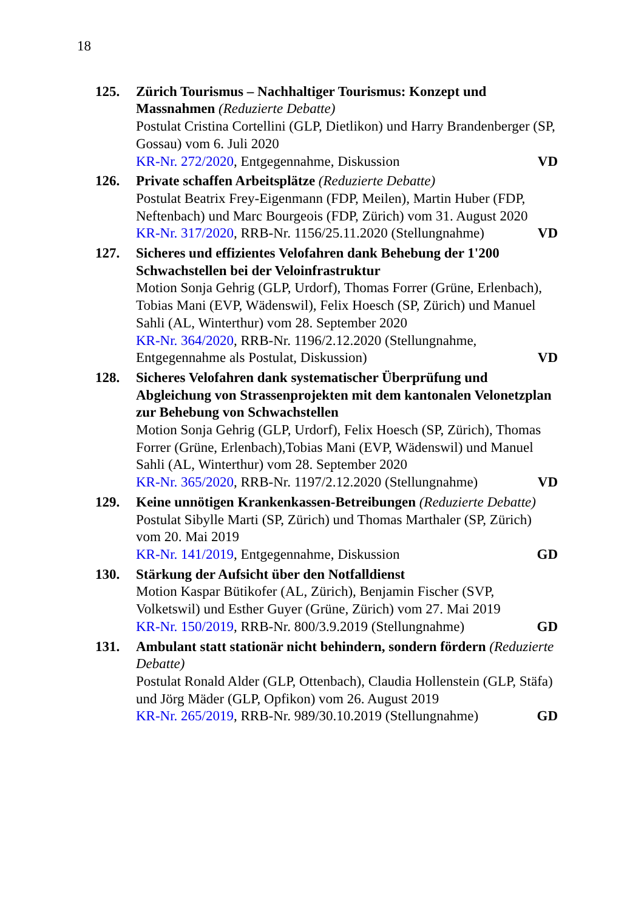18
125. Zürich Tourismus – Nachhaltiger Tourismus: Konzept und Massnahmen (Reduzierte Debatte)
Postulat Cristina Cortellini (GLP, Dietlikon) und Harry Brandenberger (SP, Gossau) vom 6. Juli 2020
KR-Nr. 272/2020, Entgegennahme, Diskussion VD
126. Private schaffen Arbeitsplätze (Reduzierte Debatte)
Postulat Beatrix Frey-Eigenmann (FDP, Meilen), Martin Huber (FDP, Neftenbach) und Marc Bourgeois (FDP, Zürich) vom 31. August 2020
KR-Nr. 317/2020, RRB-Nr. 1156/25.11.2020 (Stellungnahme) VD
127. Sicheres und effizientes Velofahren dank Behebung der 1'200 Schwachstellen bei der Veloinfrastruktur
Motion Sonja Gehrig (GLP, Urdorf), Thomas Forrer (Grüne, Erlenbach), Tobias Mani (EVP, Wädenswil), Felix Hoesch (SP, Zürich) und Manuel Sahli (AL, Winterthur) vom 28. September 2020
KR-Nr. 364/2020, RRB-Nr. 1196/2.12.2020 (Stellungnahme,
Entgegennahme als Postulat, Diskussion) VD
128. Sicheres Velofahren dank systematischer Überprüfung und Abgleichung von Strassenprojekten mit dem kantonalen Velonetzplan zur Behebung von Schwachstellen
Motion Sonja Gehrig (GLP, Urdorf), Felix Hoesch (SP, Zürich), Thomas Forrer (Grüne, Erlenbach),Tobias Mani (EVP, Wädenswil) und Manuel Sahli (AL, Winterthur) vom 28. September 2020
KR-Nr. 365/2020, RRB-Nr. 1197/2.12.2020 (Stellungnahme) VD
129. Keine unnötigen Krankenkassen-Betreibungen (Reduzierte Debatte)
Postulat Sibylle Marti (SP, Zürich) und Thomas Marthaler (SP, Zürich) vom 20. Mai 2019
KR-Nr. 141/2019, Entgegennahme, Diskussion GD
130. Stärkung der Aufsicht über den Notfalldienst
Motion Kaspar Bütikofer (AL, Zürich), Benjamin Fischer (SVP, Volketswil) und Esther Guyer (Grüne, Zürich) vom 27. Mai 2019
KR-Nr. 150/2019, RRB-Nr. 800/3.9.2019 (Stellungnahme) GD
131. Ambulant statt stationär nicht behindern, sondern fördern (Reduzierte Debatte)
Postulat Ronald Alder (GLP, Ottenbach), Claudia Hollenstein (GLP, Stäfa) und Jörg Mäder (GLP, Opfikon) vom 26. August 2019
KR-Nr. 265/2019, RRB-Nr. 989/30.10.2019 (Stellungnahme) GD